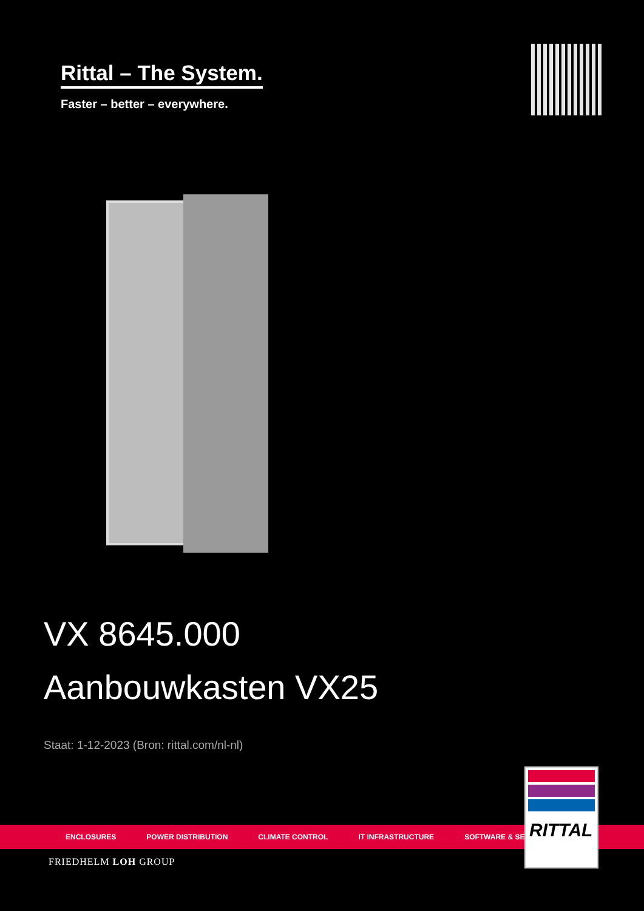Rittal – The System.
Faster – better – everywhere.
VX 8645.000
Aanbouwkasten VX25
Staat: 1-12-2023 (Bron: rittal.com/nl-nl)
ENCLOSURES POWER DISTRIBUTION CLIMATE CONTROL IT INFRASTRUCTURE SOFTWARE & SERVICES
RITTAL
FRIEDHELM LOH GROUP